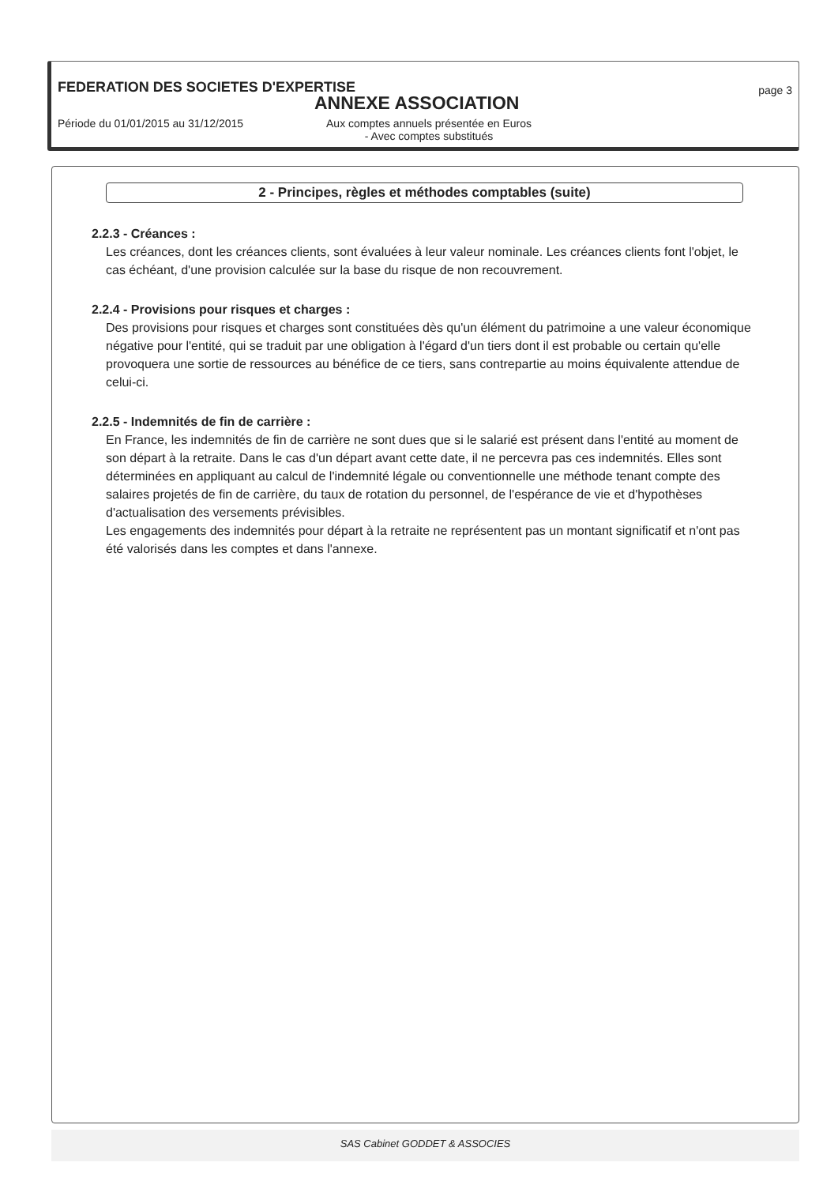FEDERATION DES SOCIETES D'EXPERTISE
page 3
ANNEXE ASSOCIATION
Période du 01/01/2015 au 31/12/2015 Aux comptes annuels présentée en Euros
- Avec comptes substitués
2 - Principes, règles et méthodes comptables (suite)
2.2.3 - Créances :
Les créances, dont les créances clients, sont évaluées à leur valeur nominale. Les créances clients font l'objet, le cas échéant, d'une provision calculée sur la base du risque de non recouvrement.
2.2.4 - Provisions pour risques et charges :
Des provisions pour risques et charges sont constituées dès qu'un élément du patrimoine a une valeur économique négative pour l'entité, qui se traduit par une obligation à l'égard d'un tiers dont il est probable ou certain qu'elle provoquera une sortie de ressources au bénéfice de ce tiers, sans contrepartie au moins équivalente attendue de celui-ci.
2.2.5 - Indemnités de fin de carrière :
En France, les indemnités de fin de carrière ne sont dues que si le salarié est présent dans l'entité au moment de son départ à la retraite. Dans le cas d'un départ avant cette date, il ne percevra pas ces indemnités. Elles sont déterminées en appliquant au calcul de l'indemnité légale ou conventionnelle une méthode tenant compte des salaires projetés de fin de carrière, du taux de rotation du personnel, de l'espérance de vie et d'hypothèses d'actualisation des versements prévisibles.
Les engagements des indemnités pour départ à la retraite ne représentent pas un montant significatif et n'ont pas été valorisés dans les comptes et dans l'annexe.
SAS Cabinet GODDET & ASSOCIES